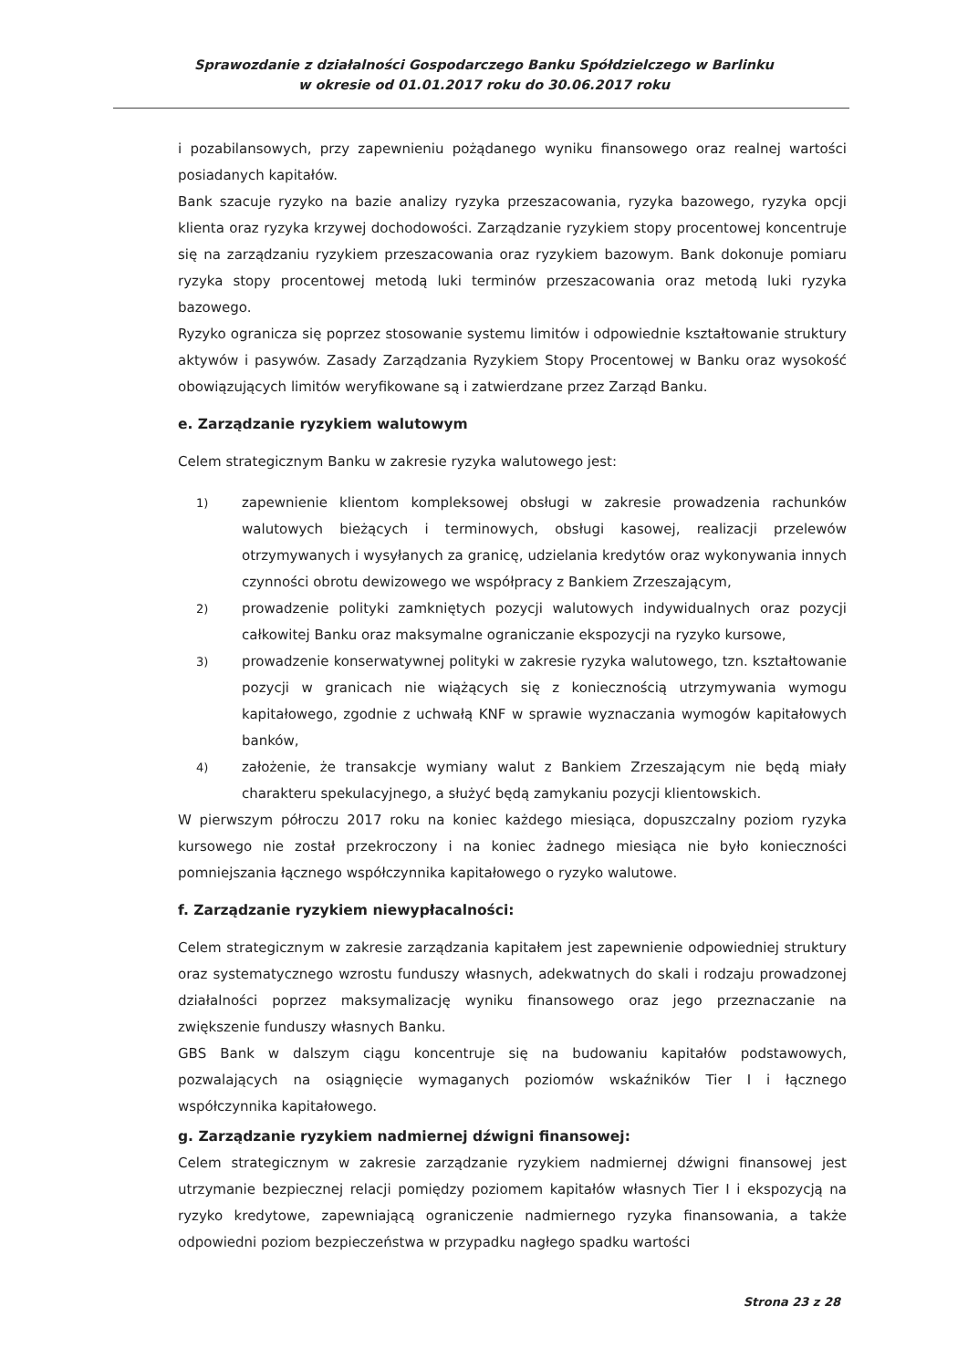Sprawozdanie z działalności Gospodarczego Banku Spółdzielczego w Barlinku
w okresie od 01.01.2017 roku do 30.06.2017 roku
i pozabilansowych, przy zapewnieniu pożądanego wyniku finansowego oraz realnej wartości posiadanych kapitałów.
Bank szacuje ryzyko na bazie analizy ryzyka przeszacowania, ryzyka bazowego, ryzyka opcji klienta oraz ryzyka krzywej dochodowości. Zarządzanie ryzykiem stopy procentowej koncentruje się na zarządzaniu ryzykiem przeszacowania oraz ryzykiem bazowym. Bank dokonuje pomiaru ryzyka stopy procentowej metodą luki terminów przeszacowania oraz metodą luki ryzyka bazowego.
Ryzyko ogranicza się poprzez stosowanie systemu limitów i odpowiednie kształtowanie struktury aktywów i pasywów. Zasady Zarządzania Ryzykiem Stopy Procentowej w Banku oraz wysokość obowiązujących limitów weryfikowane są i zatwierdzane przez Zarząd Banku.
e. Zarządzanie ryzykiem walutowym
Celem strategicznym Banku w zakresie ryzyka walutowego jest:
1) zapewnienie klientom kompleksowej obsługi w zakresie prowadzenia rachunków walutowych bieżących i terminowych, obsługi kasowej, realizacji przelewów otrzymywanych i wysyłanych za granicę, udzielania kredytów oraz wykonywania innych czynności obrotu dewizowego we współpracy z Bankiem Zrzeszającym,
2) prowadzenie polityki zamkniętych pozycji walutowych indywidualnych oraz pozycji całkowitej Banku oraz maksymalne ograniczanie ekspozycji na ryzyko kursowe,
3) prowadzenie konserwatywnej polityki w zakresie ryzyka walutowego, tzn. kształtowanie pozycji w granicach nie wiążących się z koniecznością utrzymywania wymogu kapitałowego, zgodnie z uchwałą KNF w sprawie wyznaczania wymogów kapitałowych banków,
4) założenie, że transakcje wymiany walut z Bankiem Zrzeszającym nie będą miały charakteru spekulacyjnego, a służyć będą zamykaniu pozycji klientowskich.
W pierwszym półroczu 2017 roku na koniec każdego miesiąca, dopuszczalny poziom ryzyka kursowego nie został przekroczony i na koniec żadnego miesiąca nie było konieczności pomniejszania łącznego współczynnika kapitałowego o ryzyko walutowe.
f. Zarządzanie ryzykiem niewypłacalności:
Celem strategicznym w zakresie zarządzania kapitałem jest zapewnienie odpowiedniej struktury oraz systematycznego wzrostu funduszy własnych, adekwatnych do skali i rodzaju prowadzonej działalności poprzez maksymalizację wyniku finansowego oraz jego przeznaczanie na zwiększenie funduszy własnych Banku.
GBS Bank w dalszym ciągu koncentruje się na budowaniu kapitałów podstawowych, pozwalających na osiągnięcie wymaganych poziomów wskaźników Tier I i łącznego współczynnika kapitałowego.
g. Zarządzanie ryzykiem nadmiernej dźwigni finansowej:
Celem strategicznym w zakresie zarządzanie ryzykiem nadmiernej dźwigni finansowej jest utrzymanie bezpiecznej relacji pomiędzy poziomem kapitałów własnych Tier I i ekspozycją na ryzyko kredytowe, zapewniającą ograniczenie nadmiernego ryzyka finansowania, a także odpowiedni poziom bezpieczeństwa w przypadku nagłego spadku wartości
Strona 23 z 28